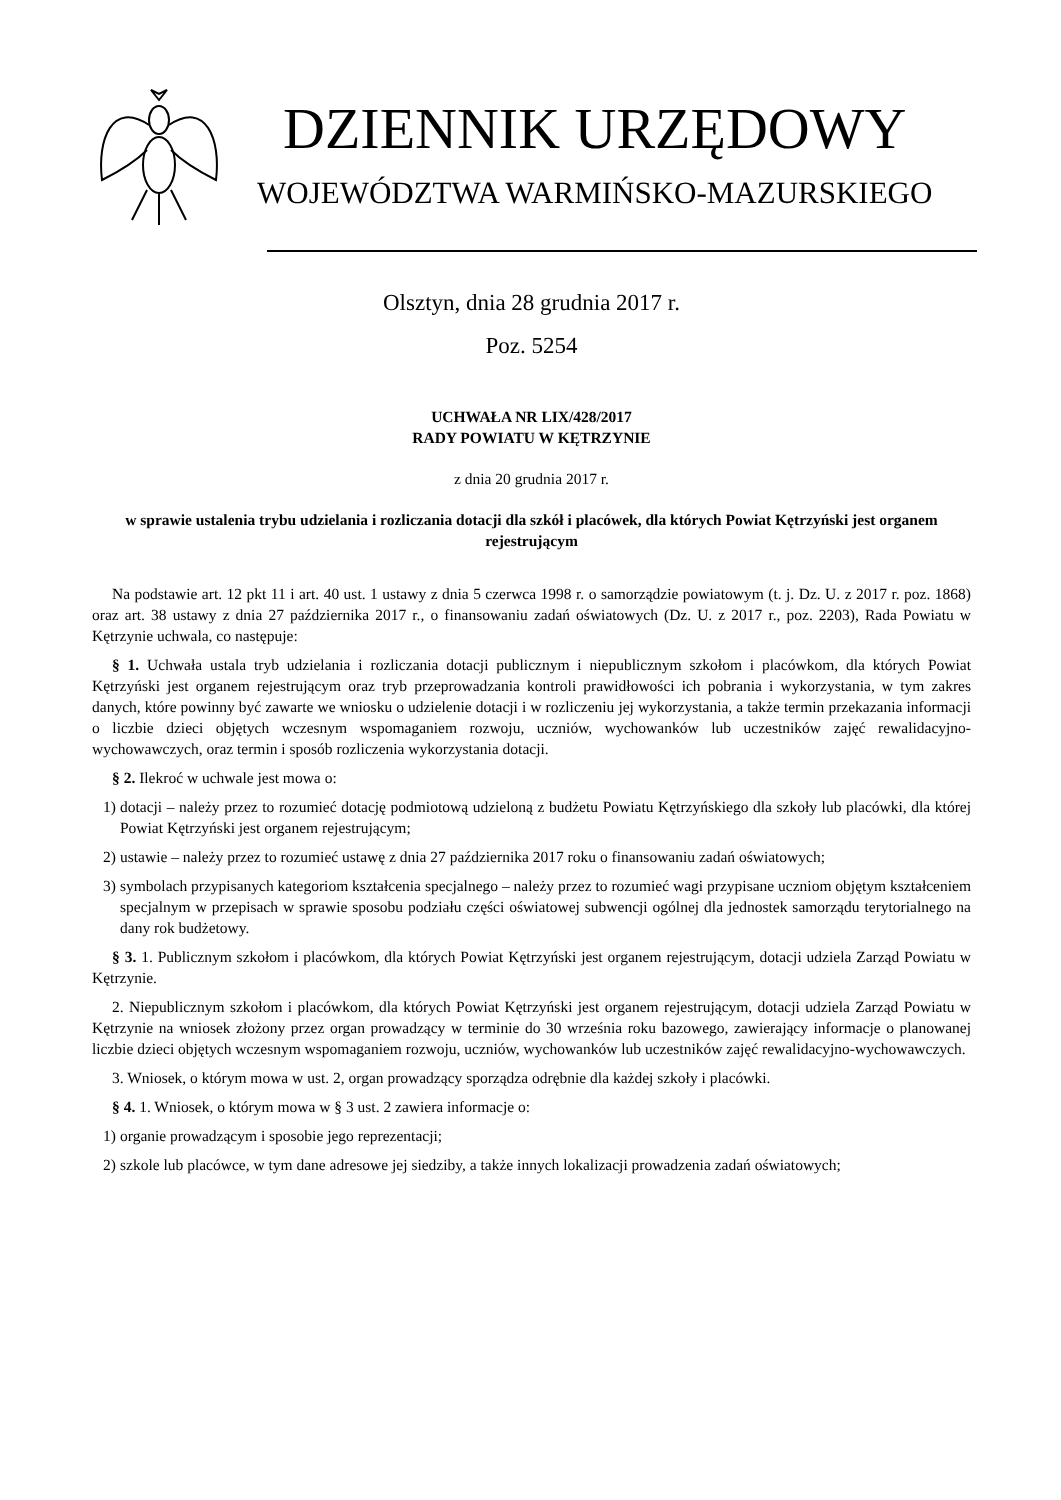DZIENNIK URZĘDOWY
WOJEWÓDZTWA WARMIŃSKO-MAZURSKIEGO
Olsztyn, dnia 28 grudnia 2017 r.
Poz. 5254
UCHWAŁA NR LIX/428/2017
RADY POWIATU W KĘTRZYNIE
z dnia 20 grudnia 2017 r.
w sprawie ustalenia trybu udzielania i rozliczania dotacji dla szkół i placówek, dla których Powiat Kętrzyński jest organem rejestrującym
Na podstawie art. 12 pkt 11 i art. 40 ust. 1 ustawy z dnia 5 czerwca 1998 r. o samorządzie powiatowym (t. j. Dz. U. z 2017 r. poz. 1868) oraz art. 38 ustawy z dnia 27 października 2017 r., o finansowaniu zadań oświatowych (Dz. U. z 2017 r., poz. 2203), Rada Powiatu w Kętrzynie uchwala, co następuje:
§ 1. Uchwała ustala tryb udzielania i rozliczania dotacji publicznym i niepublicznym szkołom i placówkom, dla których Powiat Kętrzyński jest organem rejestrującym oraz tryb przeprowadzania kontroli prawidłowości ich pobrania i wykorzystania, w tym zakres danych, które powinny być zawarte we wniosku o udzielenie dotacji i w rozliczeniu jej wykorzystania, a także termin przekazania informacji o liczbie dzieci objętych wczesnym wspomaganiem rozwoju, uczniów, wychowanków lub uczestników zajęć rewalidacyjno-wychowawczych, oraz termin i sposób rozliczenia wykorzystania dotacji.
§ 2. Ilekroć w uchwale jest mowa o:
1) dotacji – należy przez to rozumieć dotację podmiotową udzieloną z budżetu Powiatu Kętrzyńskiego dla szkoły lub placówki, dla której Powiat Kętrzyński jest organem rejestrującym;
2) ustawie – należy przez to rozumieć ustawę z dnia 27 października 2017 roku o finansowaniu zadań oświatowych;
3) symbolach przypisanych kategoriom kształcenia specjalnego – należy przez to rozumieć wagi przypisane uczniom objętym kształceniem specjalnym w przepisach w sprawie sposobu podziału części oświatowej subwencji ogólnej dla jednostek samorządu terytorialnego na dany rok budżetowy.
§ 3. 1. Publicznym szkołom i placówkom, dla których Powiat Kętrzyński jest organem rejestrującym, dotacji udziela Zarząd Powiatu w Kętrzynie.
2. Niepublicznym szkołom i placówkom, dla których Powiat Kętrzyński jest organem rejestrującym, dotacji udziela Zarząd Powiatu w Kętrzynie na wniosek złożony przez organ prowadzący w terminie do 30 września roku bazowego, zawierający informacje o planowanej liczbie dzieci objętych wczesnym wspomaganiem rozwoju, uczniów, wychowanków lub uczestników zajęć rewalidacyjno-wychowawczych.
3. Wniosek, o którym mowa w ust. 2, organ prowadzący sporządza odrębnie dla każdej szkoły i placówki.
§ 4. 1. Wniosek, o którym mowa w § 3 ust. 2 zawiera informacje o:
1) organie prowadzącym i sposobie jego reprezentacji;
2) szkole lub placówce, w tym dane adresowe jej siedziby, a także innych lokalizacji prowadzenia zadań oświatowych;